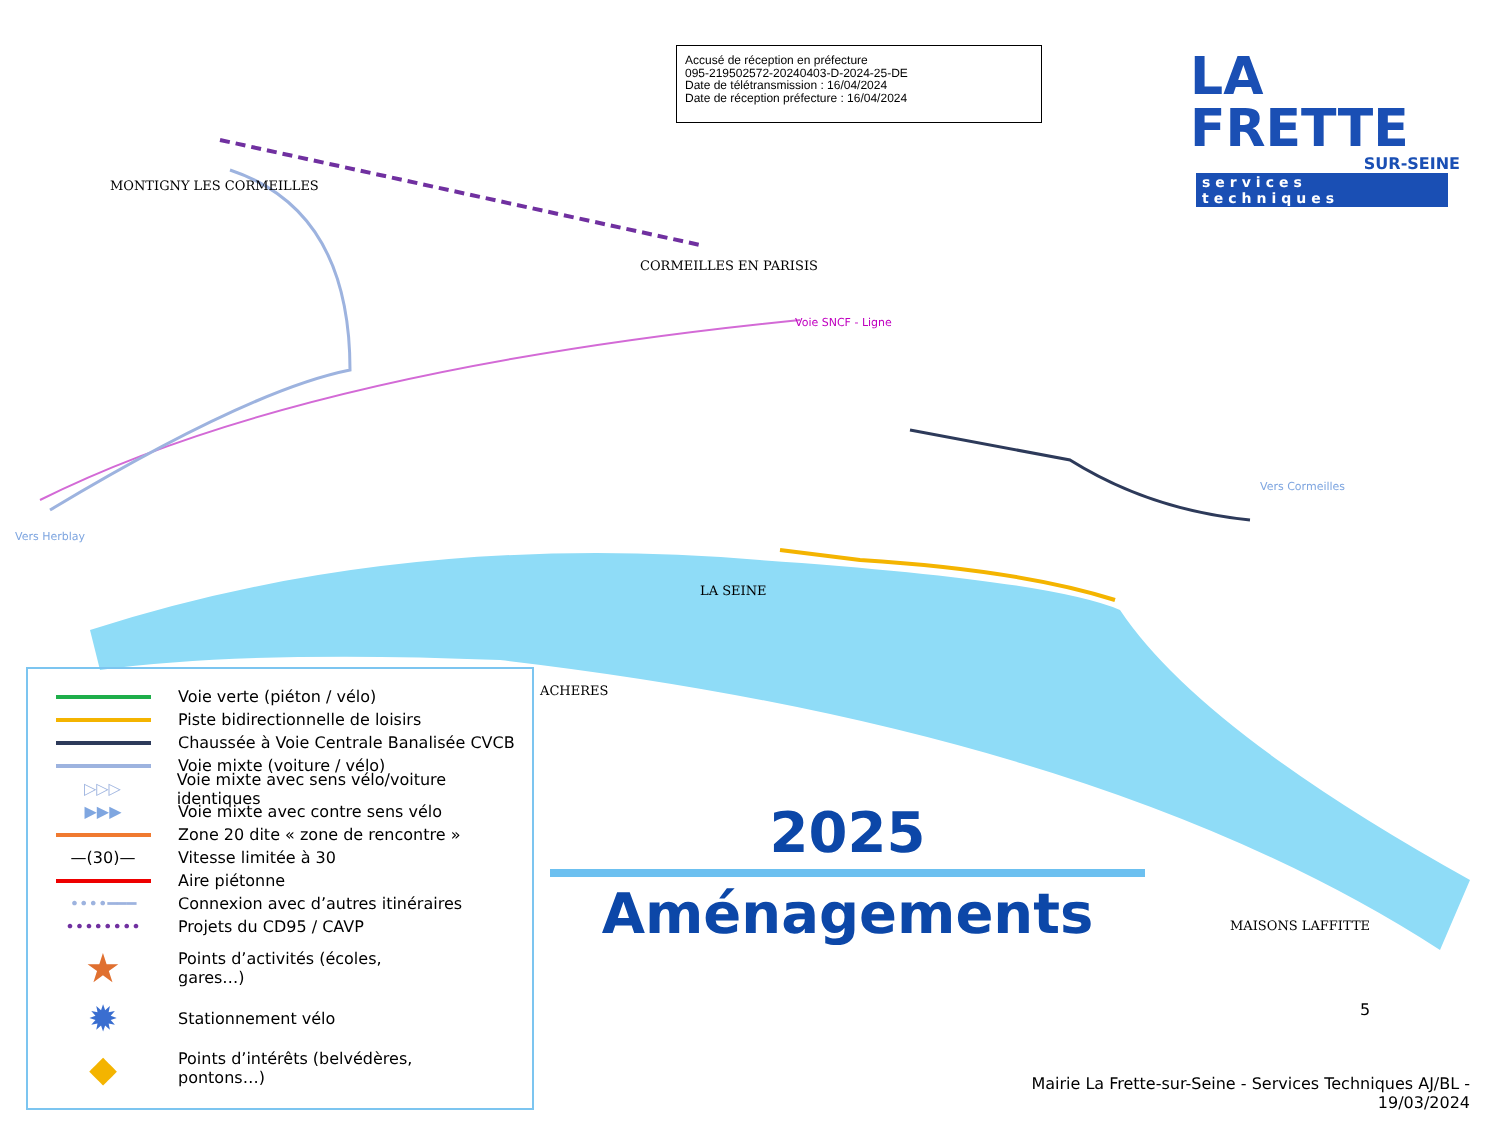Accusé de réception en préfecture
095-219502572-20240403-D-2024-25-DE
Date de télétransmission : 16/04/2024
Date de réception préfecture : 16/04/2024
LA FRETTE
SUR-SEINE
services techniques
CORMEILLES EN PARISIS
LA SEINE
ACHERES
MAISONS LAFFITTE
MONTIGNY LES CORMEILLES
Voie SNCF - Ligne
Vers Herblay
Vers Cormeilles
Voie verte (piéton / vélo)
Piste bidirectionnelle de loisirs
Chaussée à Voie Centrale Banalisée CVCB
Voie mixte (voiture / vélo)
▷▷▷
Voie mixte avec sens vélo/voiture identiques
▶▶▶
Voie mixte avec contre sens vélo
Zone 20 dite « zone de rencontre »
—(30)—
Vitesse limitée à 30
Aire piétonne
••••━━━
Connexion avec d’autres itinéraires
••••••••
Projets du CD95 / CAVP
★
Points d’activités (écoles,
gares…)
✹
Stationnement vélo
◆
Points d’intérêts (belvédères,
pontons…)
2025
Aménagements
5
Mairie La Frette-sur-Seine - Services Techniques AJ/BL -
19/03/2024